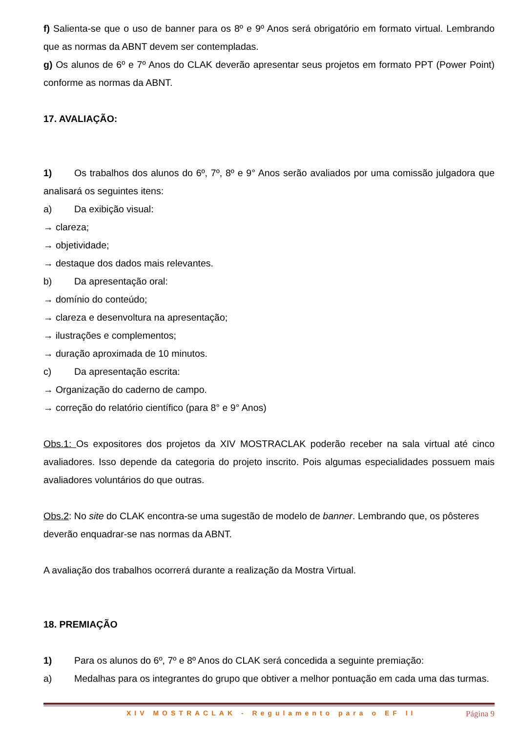f) Salienta-se que o uso de banner para os 8º e 9º Anos será obrigatório em formato virtual. Lembrando que as normas da ABNT devem ser contempladas.
g) Os alunos de 6º e 7º Anos do CLAK deverão apresentar seus projetos em formato PPT (Power Point) conforme as normas da ABNT.
17. AVALIAÇÃO:
1) Os trabalhos dos alunos do 6º, 7º, 8º e 9° Anos serão avaliados por uma comissão julgadora que analisará os seguintes itens:
a) Da exibição visual:
→ clareza;
→ objetividade;
→ destaque dos dados mais relevantes.
b) Da apresentação oral:
→ domínio do conteúdo;
→ clareza e desenvoltura na apresentação;
→ ilustrações e complementos;
→ duração aproximada de 10 minutos.
c) Da apresentação escrita:
→ Organização do caderno de campo.
→ correção do relatório científico (para 8° e 9° Anos)
Obs.1: Os expositores dos projetos da XIV MOSTRACLAK poderão receber na sala virtual até cinco avaliadores. Isso depende da categoria do projeto inscrito. Pois algumas especialidades possuem mais avaliadores voluntários do que outras.
Obs.2: No site do CLAK encontra-se uma sugestão de modelo de banner. Lembrando que, os pôsteres deverão enquadrar-se nas normas da ABNT.
A avaliação dos trabalhos ocorrerá durante a realização da Mostra Virtual.
18. PREMIAÇÃO
1) Para os alunos do 6º, 7º e 8º Anos do CLAK será concedida a seguinte premiação:
a) Medalhas para os integrantes do grupo que obtiver a melhor pontuação em cada uma das turmas.
XIV MOSTRACLAK - Regulamento para o EF II Página 9